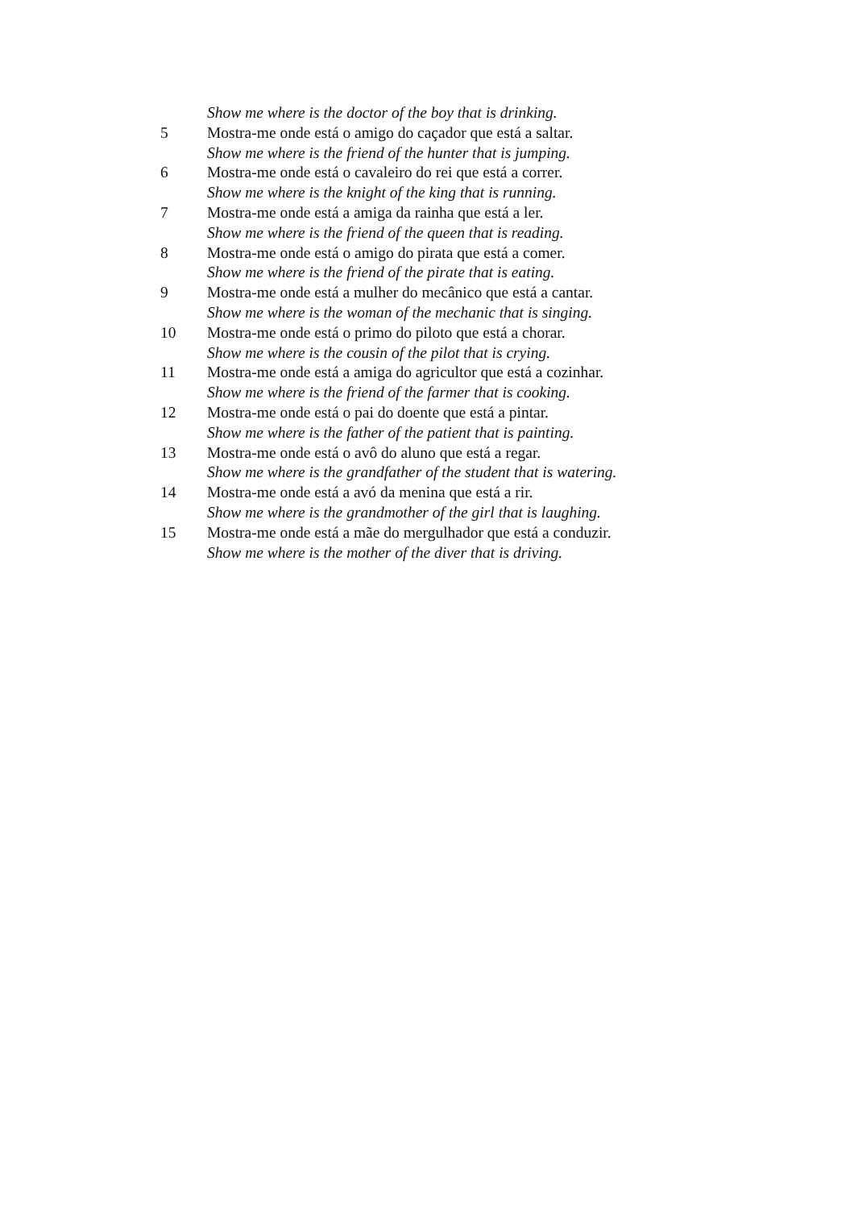Show me where is the doctor of the boy that is drinking.
5 Mostra-me onde está o amigo do caçador que está a saltar.
Show me where is the friend of the hunter that is jumping.
6 Mostra-me onde está o cavaleiro do rei que está a correr.
Show me where is the knight of the king that is running.
7 Mostra-me onde está a amiga da rainha que está a ler.
Show me where is the friend of the queen that is reading.
8 Mostra-me onde está o amigo do pirata que está a comer.
Show me where is the friend of the pirate that is eating.
9 Mostra-me onde está a mulher do mecânico que está a cantar.
Show me where is the woman of the mechanic that is singing.
10 Mostra-me onde está o primo do piloto que está a chorar.
Show me where is the cousin of the pilot that is crying.
11 Mostra-me onde está a amiga do agricultor que está a cozinhar.
Show me where is the friend of the farmer that is cooking.
12 Mostra-me onde está o pai do doente que está a pintar.
Show me where is the father of the patient that is painting.
13 Mostra-me onde está o avô do aluno que está a regar.
Show me where is the grandfather of the student that is watering.
14 Mostra-me onde está a avó da menina que está a rir.
Show me where is the grandmother of the girl that is laughing.
15 Mostra-me onde está a mãe do mergulhador que está a conduzir.
Show me where is the mother of the diver that is driving.